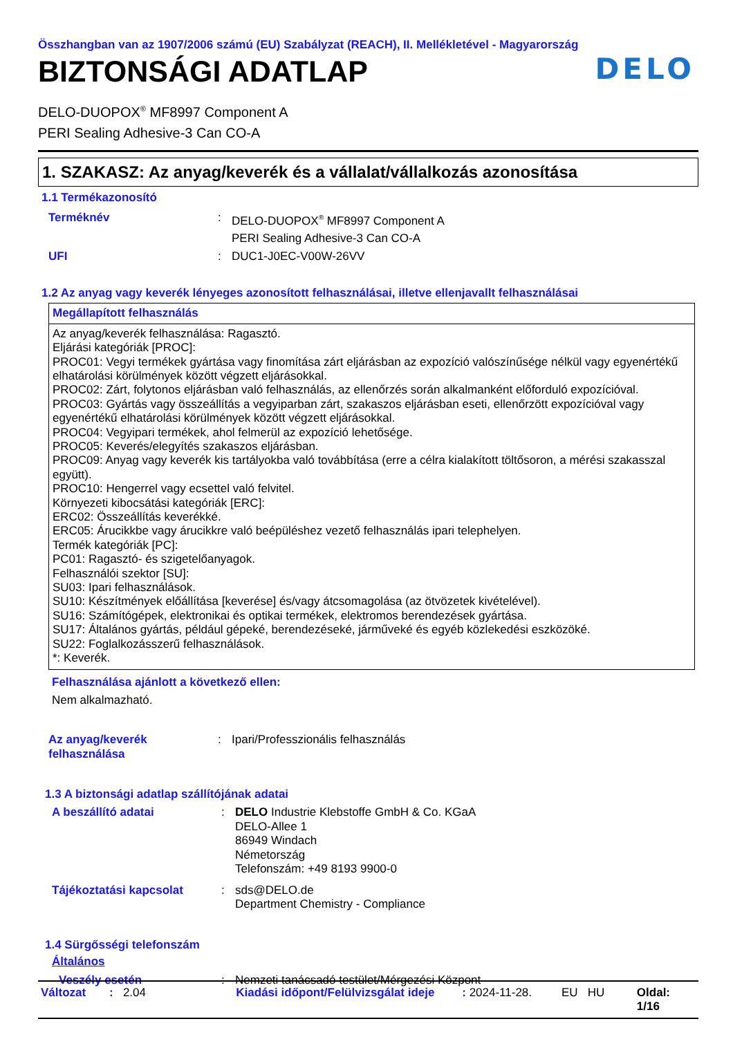Összhangban van az 1907/2006 számú (EU) Szabályzat (REACH), II. Mellékletével - Magyarország
DELO
BIZTONSÁGI ADATLAP
DELO-DUOPOX<sup>®</sup> MF8997 Component A
PERI Sealing Adhesive-3 Can CO-A
1. SZAKASZ: Az anyag/keverék és a vállalat/vállalkozás azonosítása
1.1 Termékazonosító
Terméknév: DELO-DUOPOX<sup>®</sup> MF8997 Component A
PERI Sealing Adhesive-3 Can CO-A UFI: DUC1-J0EC-V00W-26VV
1.2 Az anyag vagy keverék lényeges azonosított felhasználásai, illetve ellenjavallt felhasználásai
Megállapított felhasználás
Az anyag/keverék felhasználása: Ragasztó.
Eljárási kategóriák [PROC]:
PROC01: Vegyi termékek gyártása vagy finomítása zárt eljárásban az expozíció valószínűsége nélkül vagy egyenértékű elhatárolási körülmények között végzett eljárásokkal.
PROC02: Zárt, folytonos eljárásban való felhasználás, az ellenőrzés során alkalmanként előforduló expozícióval.
PROC03: Gyártás vagy összeállítás a vegyiparban zárt, szakaszos eljárásban eseti, ellenőrzött expozícióval vagy egyenértékű elhatárolási körülmények között végzett eljárásokkal.
PROC04: Vegyipari termékek, ahol felmerül az expozíció lehetősége.
PROC05: Keverés/elegyítés szakaszos eljárásban.
PROC09: Anyag vagy keverék kis tartályokba való továbbítása (erre a célra kialakított töltősoron, a mérési szakasszal együtt).
PROC10: Hengerrel vagy ecsettel való felvitel.
Környezeti kibocsátási kategóriák [ERC]:
ERC02: Összeállítás keverékké.
ERC05: Árucikkbe vagy árucikkre való beépüléshez vezető felhasználás ipari telephelyen.
Termék kategóriák [PC]:
PC01: Ragasztó- és szigetelőanyagok.
Felhasználói szektor [SU]:
SU03: Ipari felhasználások.
SU10: Készítmények előállítása [keverése] és/vagy átcsomagolása (az ötvözetek kivételével).
SU16: Számítógépek, elektronikai és optikai termékek, elektromos berendezések gyártása.
SU17: Általános gyártás, például gépeké, berendezéseké, járműveké és egyéb közlekedési eszközöké.
SU22: Foglalkozásszerű felhasználások.
*: Keverék.
Felhasználása ajánlott a következő ellen:
Nem alkalmazható.
Az anyag/keverék
felhasználása: Ipari/Professzionális felhasználás
1.3 A biztonsági adatlap szállítójának adatai
A beszállító adatai: DELO Industrie Klebstoffe GmbH & Co. KGaA
DELO-Allee 1
86949 Windach
Németország
Telefonszám: +49 8193 9900-0 Tájékoztatási kapcsolat: sds@DELO.de
Department Chemistry - Compliance
1.4 Sürgősségi telefonszám
Általános
Veszély esetén: Nemzeti tanácsadó testület/Mérgezési Központ
Változat: 2.04 Kiadási időpont/Felülvizsgálat ideje: 2024-11-28. EU HU Oldal: 1/16